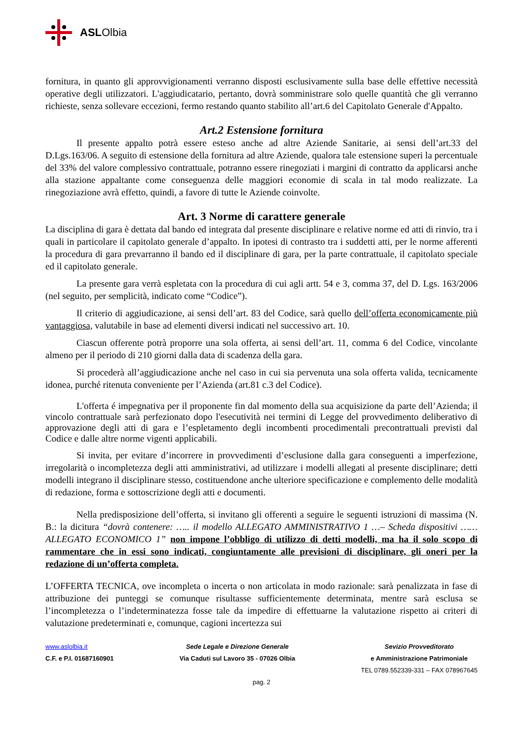ASLOlbia
fornitura, in quanto gli approvvigionamenti verranno disposti esclusivamente sulla base delle effettive necessità operative degli utilizzatori. L'aggiudicatario, pertanto, dovrà somministrare solo quelle quantità che gli verranno richieste, senza sollevare eccezioni, fermo restando quanto stabilito all’art.6 del Capitolato Generale d'Appalto.
Art.2 Estensione fornitura
Il presente appalto potrà essere esteso anche ad altre Aziende Sanitarie, ai sensi dell’art.33 del D.Lgs.163/06. A seguito di estensione della fornitura ad altre Aziende, qualora tale estensione superi la percentuale del 33% del valore complessivo contrattuale, potranno essere rinegoziati i margini di contratto da applicarsi anche alla stazione appaltante come conseguenza delle maggiori economie di scala in tal modo realizzate. La rinegoziazione avrà effetto, quindi, a favore di tutte le Aziende coinvolte.
Art. 3 Norme di carattere generale
La disciplina di gara è dettata dal bando ed integrata dal presente disciplinare e relative norme ed atti di rinvio, tra i quali in particolare il capitolato generale d’appalto. In ipotesi di contrasto tra i suddetti atti, per le norme afferenti la procedura di gara prevarranno il bando ed il disciplinare di gara, per la parte contrattuale, il capitolato speciale ed il capitolato generale.
La presente gara verrà espletata con la procedura di cui agli artt. 54 e 3, comma 37, del D. Lgs. 163/2006 (nel seguito, per semplicità, indicato come “Codice”).
Il criterio di aggiudicazione, ai sensi dell’art. 83 del Codice, sarà quello dell’offerta economicamente più vantaggiosa, valutabile in base ad elementi diversi indicati nel successivo art. 10.
Ciascun offerente potrà proporre una sola offerta, ai sensi dell’art. 11, comma 6 del Codice, vincolante almeno per il periodo di 210 giorni dalla data di scadenza della gara.
Si procederà all’aggiudicazione anche nel caso in cui sia pervenuta una sola offerta valida, tecnicamente idonea, purché ritenuta conveniente per l’Azienda (art.81 c.3 del Codice).
L'offerta é impegnativa per il proponente fin dal momento della sua acquisizione da parte dell’Azienda; il vincolo contrattuale sarà perfezionato dopo l'esecutività nei termini di Legge del provvedimento deliberativo di approvazione degli atti di gara e l’espletamento degli incombenti procedimentali precontrattuali previsti dal Codice e dalle altre norme vigenti applicabili.
Si invita, per evitare d’incorrere in provvedimenti d’esclusione dalla gara conseguenti a imperfezione, irregolarità o incompletezza degli atti amministrativi, ad utilizzare i modelli allegati al presente disciplinare; detti modelli integrano il disciplinare stesso, costituendone anche ulteriore specificazione e complemento delle modalità di redazione, forma e sottoscrizione degli atti e documenti.
Nella predisposizione dell’offerta, si invitano gli offerenti a seguire le seguenti istruzioni di massima (N. B.: la dicitura “dovrà contenere: ….. il modello ALLEGATO AMMINISTRATIVO 1 …– Scheda dispositivi ……ALLEGATO ECONOMICO 1” non impone l’obbligo di utilizzo di detti modelli, ma ha il solo scopo di rammentare che in essi sono indicati, congiuntamente alle previsioni di disciplinare, gli oneri per la redazione di un’offerta completa.
L’OFFERTA TECNICA, ove incompleta o incerta o non articolata in modo razionale: sarà penalizzata in fase di attribuzione dei punteggi se comunque risultasse sufficientemente determinata, mentre sarà esclusa se l’incompletezza o l’indeterminatezza fosse tale da impedire di effettuarne la valutazione rispetto ai criteri di valutazione predeterminati e, comunque, cagioni incertezza sui
www.aslolbia.it
C.F. e P.I. 01687160901
Sede Legale e Direzione Generale
Via Caduti sul Lavoro 35 - 07026 Olbia
Sevizio Provveditorato
e Amministrazione Patrimoniale
TEL 0789.552339-331 – FAX 078967645
pag. 2